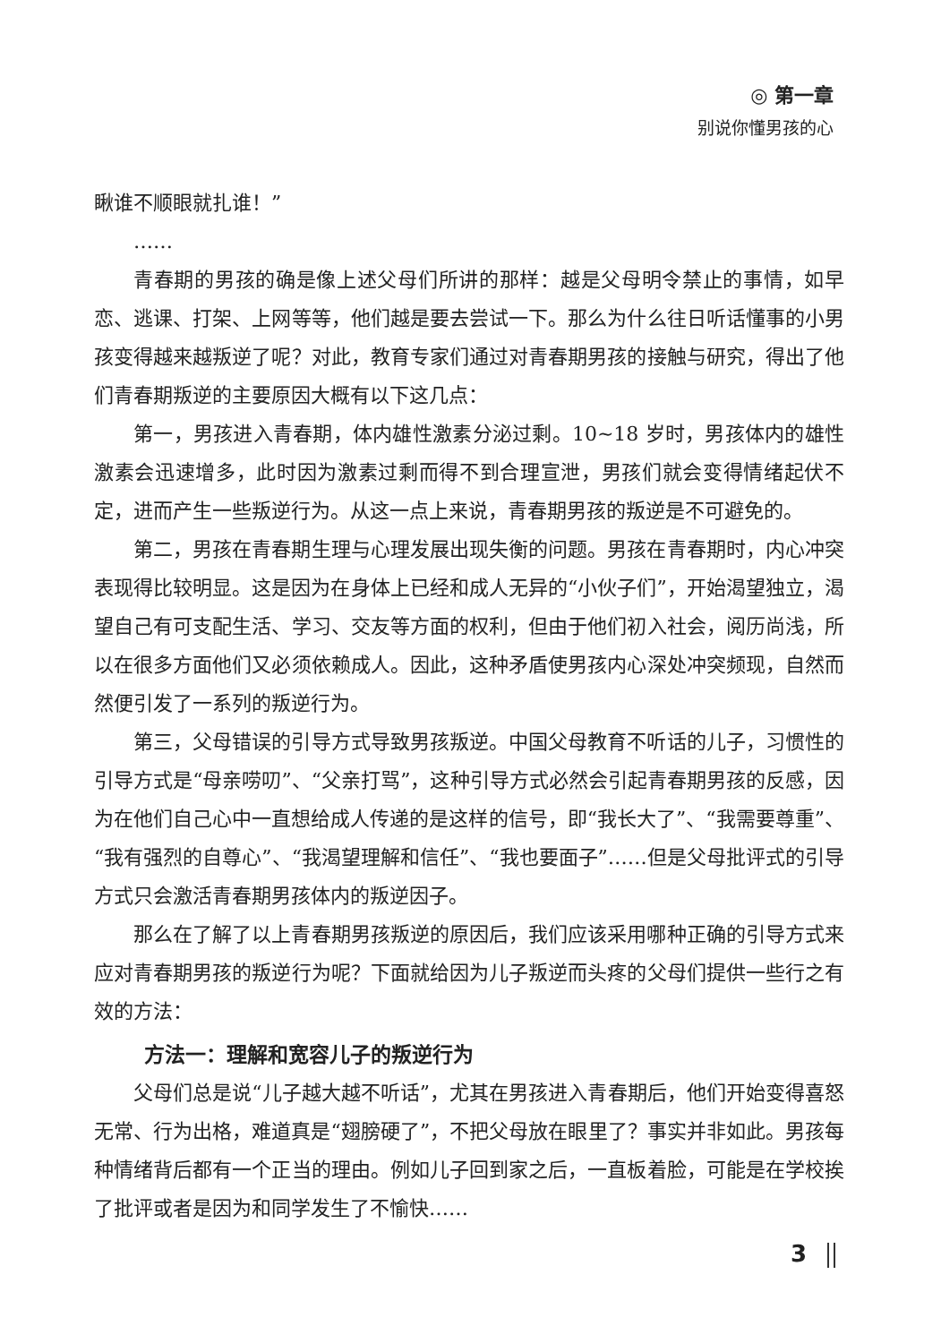◎ 第一章
别说你懂男孩的心
瞅谁不顺眼就扎谁！”
……
青春期的男孩的确是像上述父母们所讲的那样：越是父母明令禁止的事情，如早恋、逃课、打架、上网等等，他们越是要去尝试一下。那么为什么往日听话懂事的小男孩变得越来越叛逆了呢？对此，教育专家们通过对青春期男孩的接触与研究，得出了他们青春期叛逆的主要原因大概有以下这几点：
第一，男孩进入青春期，体内雄性激素分泌过剩。10~18 岁时，男孩体内的雄性激素会迅速增多，此时因为激素过剩而得不到合理宣泄，男孩们就会变得情绪起伏不定，进而产生一些叛逆行为。从这一点上来说，青春期男孩的叛逆是不可避免的。
第二，男孩在青春期生理与心理发展出现失衡的问题。男孩在青春期时，内心冲突表现得比较明显。这是因为在身体上已经和成人无异的“小伙子们”，开始渴望独立，渴望自己有可支配生活、学习、交友等方面的权利，但由于他们初入社会，阅历尚浅，所以在很多方面他们又必须依赖成人。因此，这种矛盾使男孩内心深处冲突频现，自然而然便引发了一系列的叛逆行为。
第三，父母错误的引导方式导致男孩叛逆。中国父母教育不听话的儿子，习惯性的引导方式是“母亲唠叨”、“父亲打骂”，这种引导方式必然会引起青春期男孩的反感，因为在他们自己心中一直想给成人传递的是这样的信号，即“我长大了”、“我需要尊重”、“我有强烈的自尊心”、“我渴望理解和信任”、“我也要面子”……但是父母批评式的引导方式只会激活青春期男孩体内的叛逆因子。
那么在了解了以上青春期男孩叛逆的原因后，我们应该采用哪种正确的引导方式来应对青春期男孩的叛逆行为呢？下面就给因为儿子叛逆而头疼的父母们提供一些行之有效的方法：
方法一：理解和宽容儿子的叛逆行为
父母们总是说“儿子越大越不听话”，尤其在男孩进入青春期后，他们开始变得喜怒无常、行为出格，难道真是“翅膀硬了”，不把父母放在眼里了？事实并非如此。男孩每种情绪背后都有一个正当的理由。例如儿子回到家之后，一直板着脸，可能是在学校挨了批评或者是因为和同学发生了不愉快……
3